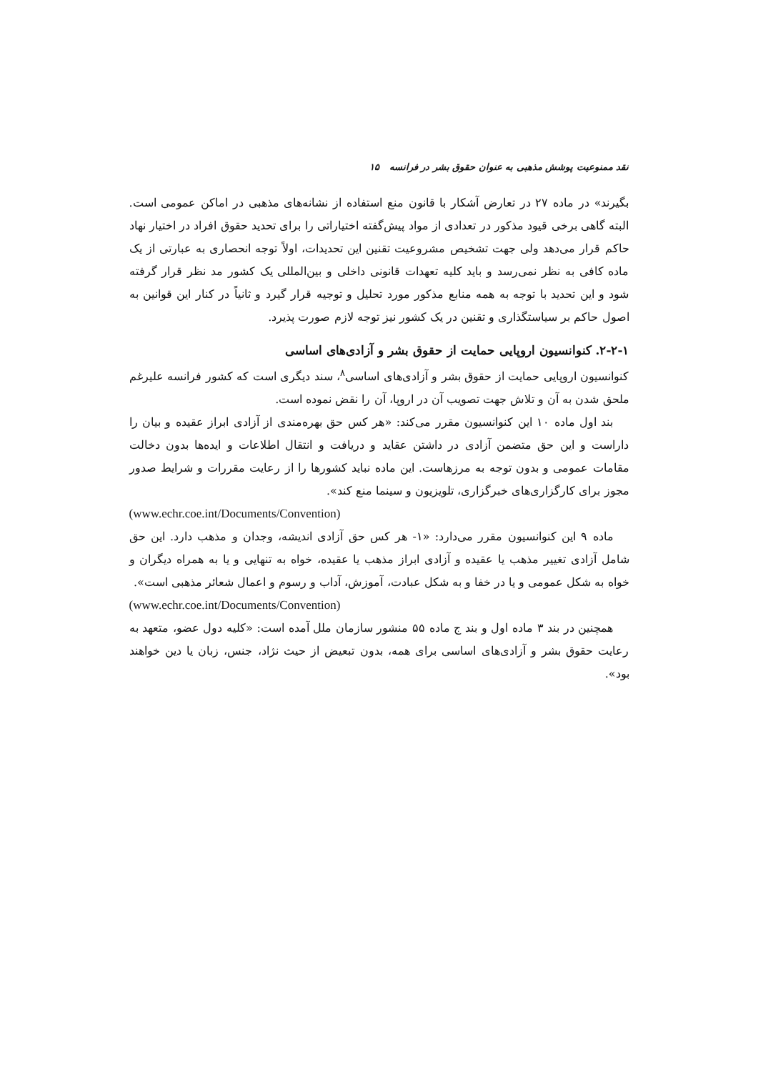نقد ممنوعیت پوشش مذهبی به عنوان حقوق بشر در فرانسه ۱۵
بگیرند» در ماده ۲۷ در تعارض آشکار با قانون منع استفاده از نشانه‌های مذهبی در اماکن عمومی است. البته گاهی برخی قیود مذکور در تعدادی از مواد پیش‌گفته اختیاراتی را برای تحدید حقوق افراد در اختیار نهاد حاکم قرار می‌دهد ولی جهت تشخیص مشروعیت تقنین این تحدیدات، اولاً توجه انحصاری به عبارتی از یک ماده کافی به نظر نمی‌رسد و باید کلیه تعهدات قانونی داخلی و بین‌المللی یک کشور مد نظر قرار گرفته شود و این تحدید با توجه به همه منابع مذکور مورد تحلیل و توجیه قرار گیرد و ثانیاً در کنار این قوانین به اصول حاکم بر سیاستگذاری و تقنین در یک کشور نیز توجه لازم صورت پذیرد.
۲-۲-۱. کنوانسیون اروپایی حمایت از حقوق بشر و آزادی‌های اساسی
کنوانسیون اروپایی حمایت از حقوق بشر و آزادی‌های اساسی<sup>۸</sup>، سند دیگری است که کشور فرانسه علیرغم ملحق شدن به آن و تلاش جهت تصویب آن در اروپا، آن را نقض نموده است.
بند اول ماده ۱۰ این کنوانسیون مقرر می‌کند: «هر کس حق بهره‌مندی از آزادی ابراز عقیده و بیان را داراست و این حق متضمن آزادی در داشتن عقاید و دریافت و انتقال اطلاعات و ایده‌ها بدون دخالت مقامات عمومی و بدون توجه به مرزهاست. این ماده نباید کشورها را از رعایت مقررات و شرایط صدور مجوز برای کارگزاری‌های خبرگزاری، تلویزیون و سینما منع کند».
(www.echr.coe.int/Documents/Convention)
ماده ۹ این کنوانسیون مقرر می‌دارد: «۱- هر کس حق آزادی اندیشه، وجدان و مذهب دارد. این حق شامل آزادی تغییر مذهب یا عقیده و آزادی ابراز مذهب یا عقیده، خواه به تنهایی و یا به همراه دیگران و خواه به شکل عمومی و یا در خفا و به شکل عبادت، آموزش، آداب و رسوم و اعمال شعائر مذهبی است».
(www.echr.coe.int/Documents/Convention)
همچنین در بند ۳ ماده اول و بند ج ماده ۵۵ منشور سازمان ملل آمده است: «کلیه دول عضو، متعهد به رعایت حقوق بشر و آزادی‌های اساسی برای همه، بدون تبعیض از حیث نژاد، جنس، زبان یا دین خواهند بود».